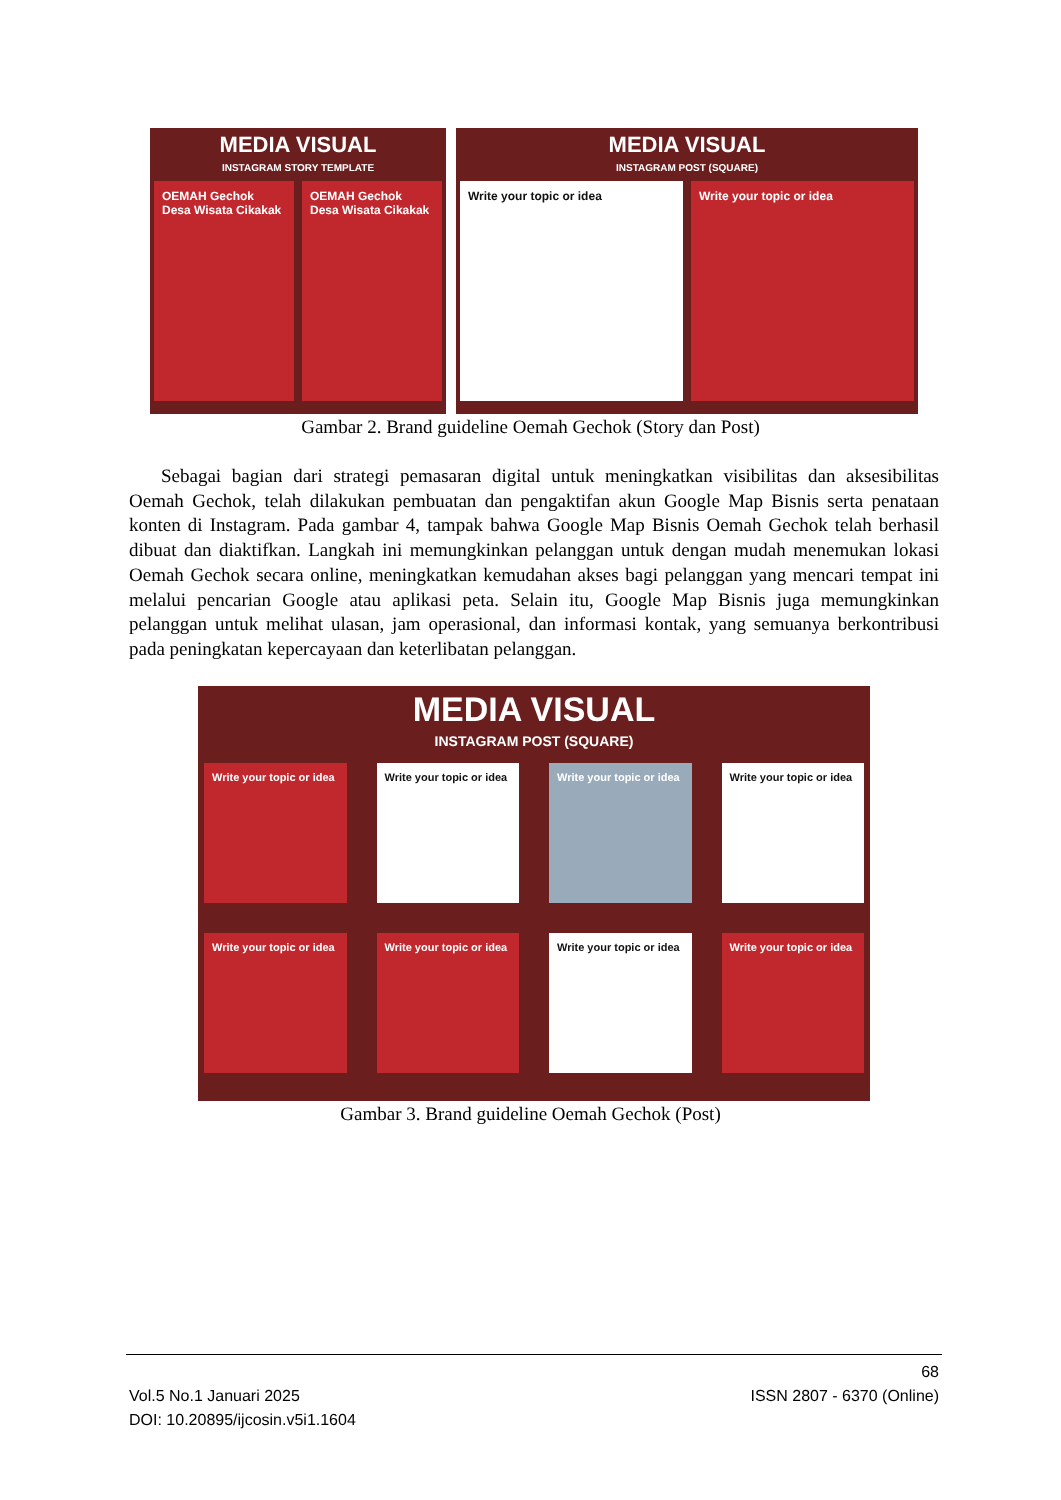MEDIA VISUAL
INSTAGRAM STORY TEMPLATE
OEMAH Gechok Desa Wisata Cikakak
OEMAH Gechok Desa Wisata Cikakak
MEDIA VISUAL
INSTAGRAM POST (SQUARE)
Write your topic or idea Write your topic or idea
Gambar 2. Brand guideline Oemah Gechok (Story dan Post)
Sebagai bagian dari strategi pemasaran digital untuk meningkatkan visibilitas dan aksesibilitas Oemah Gechok, telah dilakukan pembuatan dan pengaktifan akun Google Map Bisnis serta penataan konten di Instagram. Pada gambar 4, tampak bahwa Google Map Bisnis Oemah Gechok telah berhasil dibuat dan diaktifkan. Langkah ini memungkinkan pelanggan untuk dengan mudah menemukan lokasi Oemah Gechok secara online, meningkatkan kemudahan akses bagi pelanggan yang mencari tempat ini melalui pencarian Google atau aplikasi peta. Selain itu, Google Map Bisnis juga memungkinkan pelanggan untuk melihat ulasan, jam operasional, dan informasi kontak, yang semuanya berkontribusi pada peningkatan kepercayaan dan keterlibatan pelanggan.
MEDIA VISUAL
INSTAGRAM POST (SQUARE)
Write your topic or idea
Write your topic or idea
Write your topic or idea
Write your topic or idea
Write your topic or idea
Write your topic or idea
Write your topic or idea
Write your topic or idea
Gambar 3. Brand guideline Oemah Gechok (Post)
68
Vol.5 No.1 Januari 2025 ISSN 2807 - 6370 (Online)
DOI: 10.20895/ijcosin.v5i1.1604